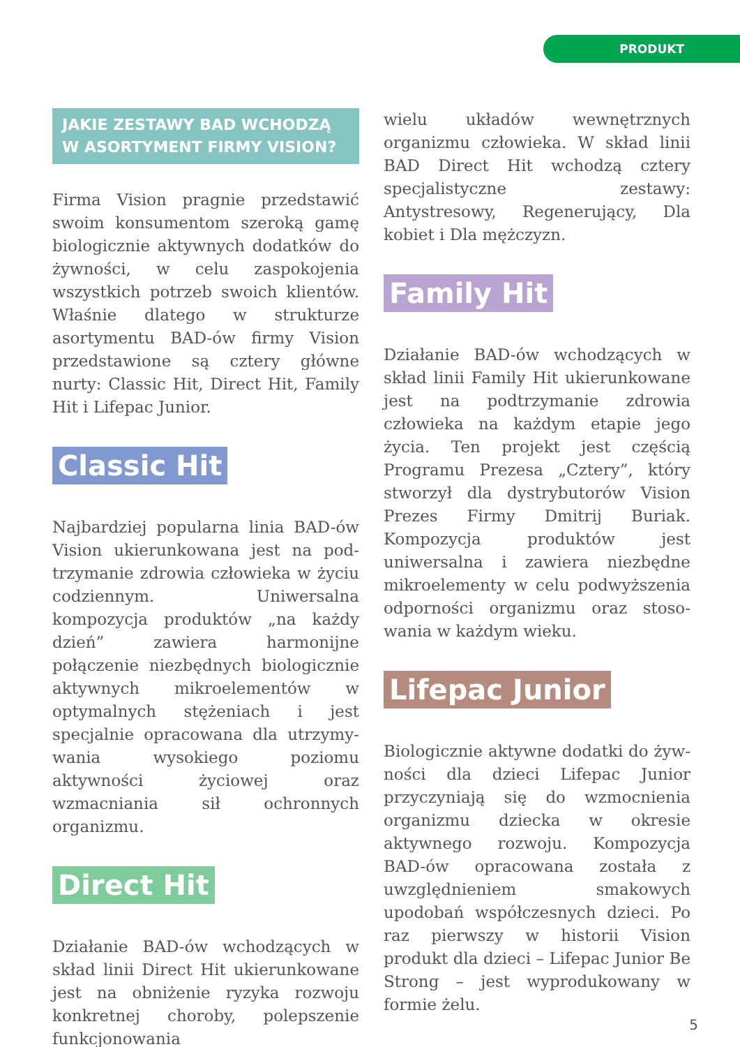PRODUKT
JAKIE ZESTAWY BAD WCHODZĄ W ASORTYMENT FIRMY VISION?
Firma Vision pragnie przedstawić swoim konsumentom szeroką gamę biologicznie aktywnych dodatków do żywności, w celu zaspokojenia wszyst­kich potrzeb swoich klientów. Właśnie dlatego w strukturze asortymentu BAD-ów firmy Vision przedstawio­ne są cztery główne nurty: Classic Hit, Direct Hit, Family Hit i Lifepac Junior.
Classic Hit
Najbardziej popularna linia BAD-ów Vision ukierunkowana jest na pod­trzymanie zdrowia człowieka w życiu codziennym. Uniwersalna kompozycja produktów „na każdy dzień” zawie­ra harmonijne połączenie niezbędnych biologicznie aktywnych mikroelemen­tów w optymalnych stężeniach i jest specjalnie opracowana dla utrzymy­wania wysokiego poziomu aktywności życiowej oraz wzmacniania sił ochron­nych organizmu.
Direct Hit
Działanie BAD-ów wchodzących w skład linii Direct Hit ukierunkowane jest na obniżenie ryzyka rozwoju konkretnej choroby, polepszenie funkcjonowania
wielu układów wewnętrznych organizmu człowieka. W skład linii BAD Direct Hit wchodzą cztery specjalistyczne zestawy: Antystresowy, Regenerujący, Dla kobiet i Dla mężczyzn.
Family Hit
Działanie BAD-ów wchodzących w skład linii Family Hit ukierunkowane jest na podtrzymanie zdrowia człowieka na każ­dym etapie jego życia. Ten projekt jest częścią Programu Prezesa „Cztery”, który stworzył dla dystrybutorów Vision Prezes Firmy Dmitrij Buriak. Kompozycja pro­duktów jest uniwersalna i zawiera nie­zbędne mikroelementy w celu podwyż­szenia odporności organizmu oraz stoso­wania w każdym wieku.
Lifepac Junior
Biologicznie aktywne dodatki do żyw­ności dla dzieci Lifepac Junior przyczy­niają się do wzmocnienia organizmu dziecka w okresie aktywnego rozwo­ju. Kompozycja BAD-ów opracowana została z uwzględnieniem smakowych upodobań współczesnych dzieci. Po raz pierwszy w historii Vision produkt dla dzieci – Lifepac Junior Be Strong – jest wyprodukowany w formie żelu.
5